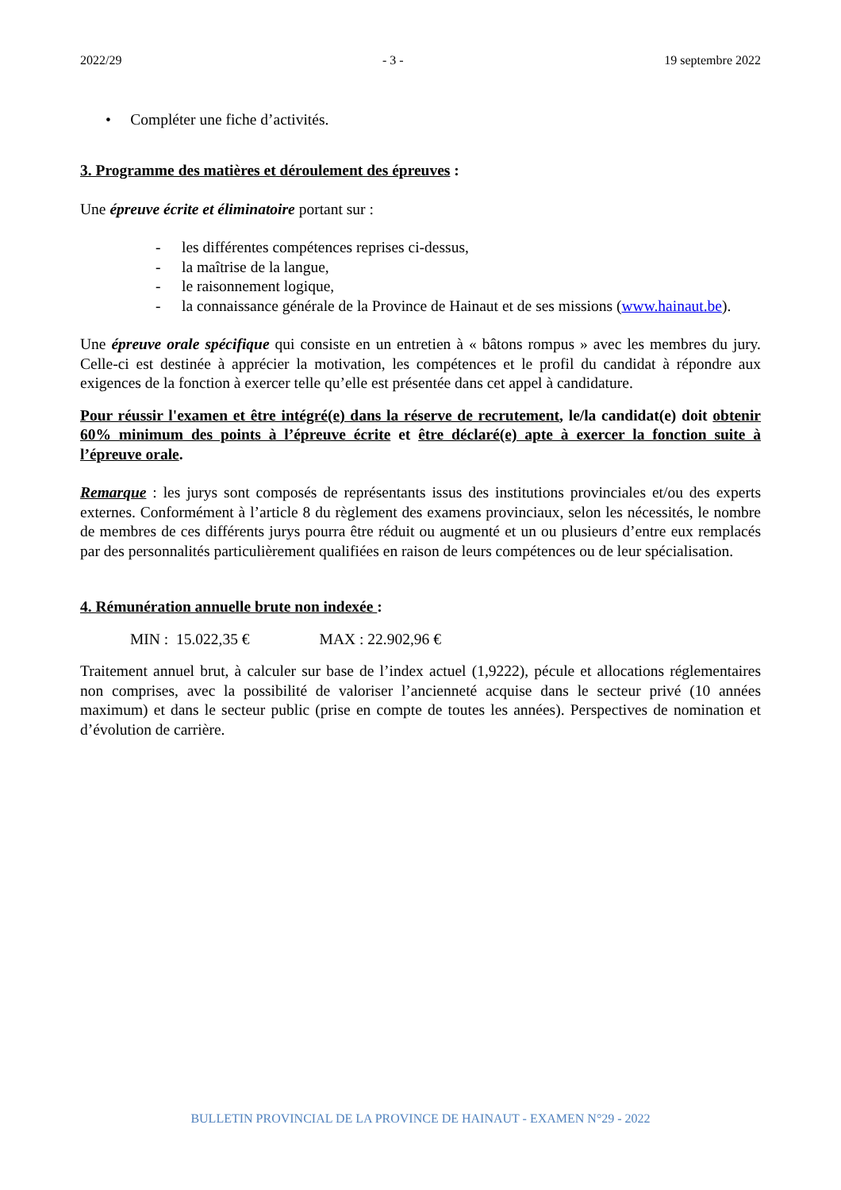2022/29 - 3 - 19 septembre 2022
• Compléter une fiche d’activités.
3. Programme des matières et déroulement des épreuves :
Une épreuve écrite et éliminatoire portant sur :
- les différentes compétences reprises ci-dessus,
- la maîtrise de la langue,
- le raisonnement logique,
- la connaissance générale de la Province de Hainaut et de ses missions (www.hainaut.be).
Une épreuve orale spécifique qui consiste en un entretien à « bâtons rompus » avec les membres du jury. Celle-ci est destinée à apprécier la motivation, les compétences et le profil du candidat à répondre aux exigences de la fonction à exercer telle qu’elle est présentée dans cet appel à candidature.
Pour réussir l'examen et être intégré(e) dans la réserve de recrutement, le/la candidat(e) doit obtenir 60% minimum des points à l’épreuve écrite et être déclaré(e) apte à exercer la fonction suite à l’épreuve orale.
Remarque : les jurys sont composés de représentants issus des institutions provinciales et/ou des experts externes. Conformément à l’article 8 du règlement des examens provinciaux, selon les nécessités, le nombre de membres de ces différents jurys pourra être réduit ou augmenté et un ou plusieurs d’entre eux remplacés par des personnalités particulièrement qualifiées en raison de leurs compétences ou de leur spécialisation.
4. Rémunération annuelle brute non indexée :
MIN : 15.022,35 € MAX : 22.902,96 €
Traitement annuel brut, à calculer sur base de l’index actuel (1,9222), pécule et allocations réglementaires non comprises, avec la possibilité de valoriser l’ancienneté acquise dans le secteur privé (10 années maximum) et dans le secteur public (prise en compte de toutes les années). Perspectives de nomination et d’évolution de carrière.
BULLETIN PROVINCIAL DE LA PROVINCE DE HAINAUT - EXAMEN N°29 - 2022